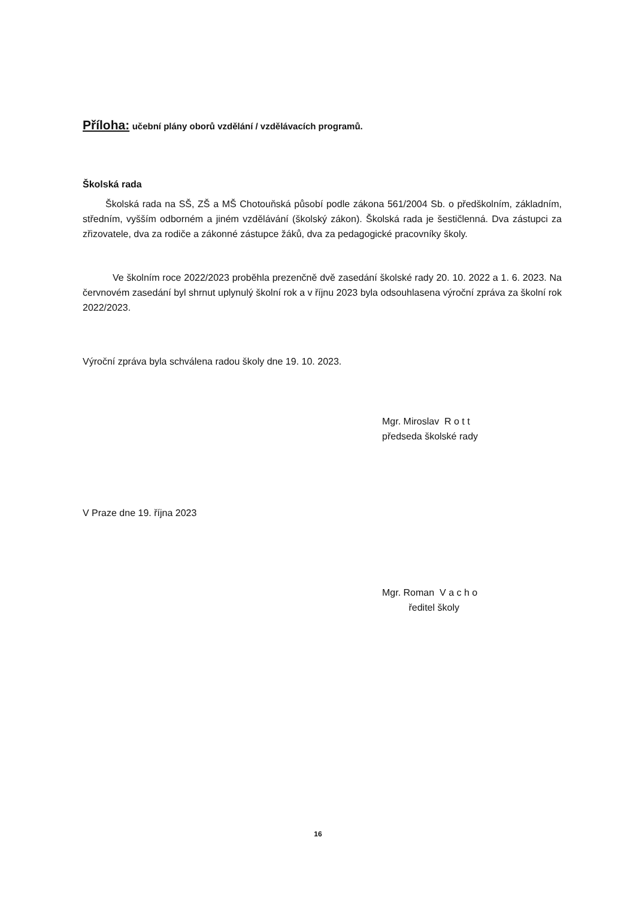Příloha: učební plány oborů vzdělání / vzdělávacích programů.
Školská rada
Školská rada na SŠ, ZŠ a MŠ Chotouňská působí podle zákona 561/2004 Sb. o předškolním, základním, středním, vyšším odborném a jiném vzdělávání (školský zákon). Školská rada je šestičlenná. Dva zástupci za zřizovatele, dva za rodiče a zákonné zástupce žáků, dva za pedagogické pracovníky školy.
Ve školním roce 2022/2023 proběhla prezenčně dvě zasedání školské rady 20. 10. 2022 a 1. 6. 2023. Na červnovém zasedání byl shrnut uplynulý školní rok a v říjnu 2023 byla odsouhlasena výroční zpráva za školní rok 2022/2023.
Výroční zpráva byla schválena radou školy dne 19. 10. 2023.
Mgr. Miroslav R o t t
předseda školské rady
V Praze dne 19. října 2023
Mgr. Roman V a c h o
ředitel školy
16